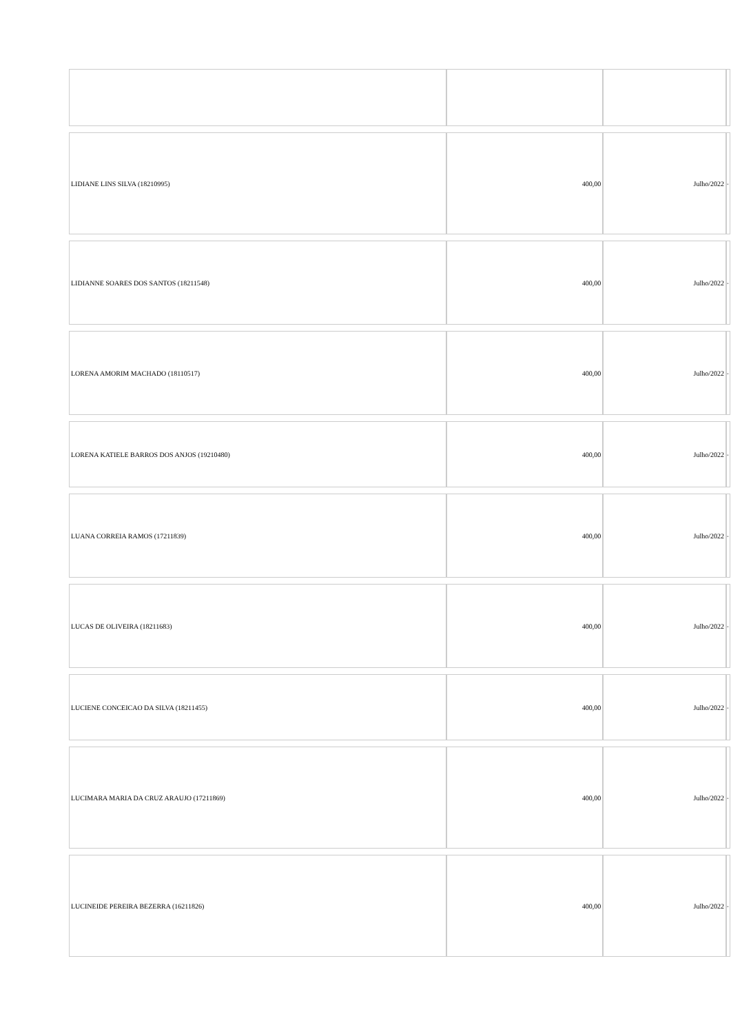| LIDIANE LINS SILVA (18210995) | 400,00 | Julho/2022 | - |
| LIDIANNE SOARES DOS SANTOS (18211548) | 400,00 | Julho/2022 | - |
| LORENA AMORIM MACHADO (18110517) | 400,00 | Julho/2022 | - |
| LORENA KATIELE BARROS DOS ANJOS (19210480) | 400,00 | Julho/2022 | - |
| LUANA CORREIA RAMOS (17211839) | 400,00 | Julho/2022 | - |
| LUCAS DE OLIVEIRA (18211683) | 400,00 | Julho/2022 | - |
| LUCIENE CONCEICAO DA SILVA (18211455) | 400,00 | Julho/2022 | - |
| LUCIMARA MARIA DA CRUZ ARAUJO (17211869) | 400,00 | Julho/2022 | - |
| LUCINEIDE PEREIRA BEZERRA (16211826) | 400,00 | Julho/2022 | - |